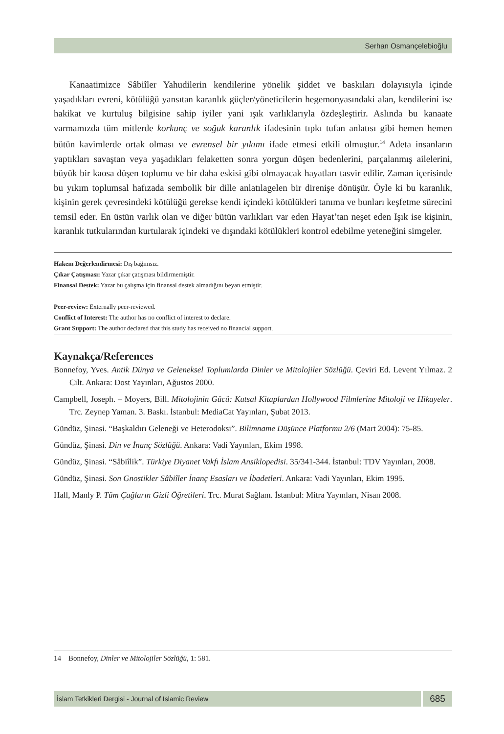Serhan Osmançelebioğlu
Kanaatimizce Sâbiîler Yahudilerin kendilerine yönelik şiddet ve baskıları dolayısıyla içinde yaşadıkları evreni, kötülüğü yansıtan karanlık güçler/yöneticilerin hegemonyasındaki alan, kendilerini ise hakikat ve kurtuluş bilgisine sahip iyiler yani ışık varlıklarıyla özdeşleştirir. Aslında bu kanaate varmamızda tüm mitlerde korkunç ve soğuk karanlık ifadesinin tıpkı tufan anlatısı gibi hemen hemen bütün kavimlerde ortak olması ve evrensel bir yıkımı ifade etmesi etkili olmuştur.<sup>14</sup> Adeta insanların yaptıkları savaştan veya yaşadıkları felaketten sonra yorgun düşen bedenlerini, parçalanmış ailelerini, büyük bir kaosa düşen toplumu ve bir daha eskisi gibi olmayacak hayatları tasvir edilir. Zaman içerisinde bu yıkım toplumsal hafızada sembolik bir dille anlatılagelen bir direnişe dönüşür. Öyle ki bu karanlık, kişinin gerek çevresindeki kötülüğü gerekse kendi içindeki kötülükleri tanıma ve bunları keşfetme sürecini temsil eder. En üstün varlık olan ve diğer bütün varlıkları var eden Hayat’tan neşet eden Işık ise kişinin, karanlık tutkularından kurtularak içindeki ve dışındaki kötülükleri kontrol edebilme yeteneğini simgeler.
Hakem Değerlendirmesi: Dış bağımsız.
Çıkar Çatışması: Yazar çıkar çatışması bildirmemiştir.
Finansal Destek: Yazar bu çalışma için finansal destek almadığını beyan etmiştir.
Peer-review: Externally peer-reviewed.
Conflict of Interest: The author has no conflict of interest to declare.
Grant Support: The author declared that this study has received no financial support.
Kaynakça/References
Bonnefoy, Yves. Antik Dünya ve Geleneksel Toplumlarda Dinler ve Mitolojiler Sözlüğü. Çeviri Ed. Levent Yılmaz. 2 Cilt. Ankara: Dost Yayınları, Ağustos 2000.
Campbell, Joseph. – Moyers, Bill. Mitolojinin Gücü: Kutsal Kitaplardan Hollywood Filmlerine Mitoloji ve Hikayeler. Trc. Zeynep Yaman. 3. Baskı. İstanbul: MediaCat Yayınları, Şubat 2013.
Gündüz, Şinasi. “Başkaldırı Geleneği ve Heterodoksi”. Bilimname Düşünce Platformu 2/6 (Mart 2004): 75-85.
Gündüz, Şinasi. Din ve İnanç Sözlüğü. Ankara: Vadi Yayınları, Ekim 1998.
Gündüz, Şinasi. “Sâbiîlik”. Türkiye Diyanet Vakfı İslam Ansiklopedisi. 35/341-344. İstanbul: TDV Yayınları, 2008.
Gündüz, Şinasi. Son Gnostikler Sâbiîler İnanç Esasları ve İbadetleri. Ankara: Vadi Yayınları, Ekim 1995.
Hall, Manly P. Tüm Çağların Gizli Öğretileri. Trc. Murat Sağlam. İstanbul: Mitra Yayınları, Nisan 2008.
14 Bonnefoy, Dinler ve Mitolojiler Sözlüğü, 1: 581.
İslam Tetkikleri Dergisi - Journal of Islamic Review
685